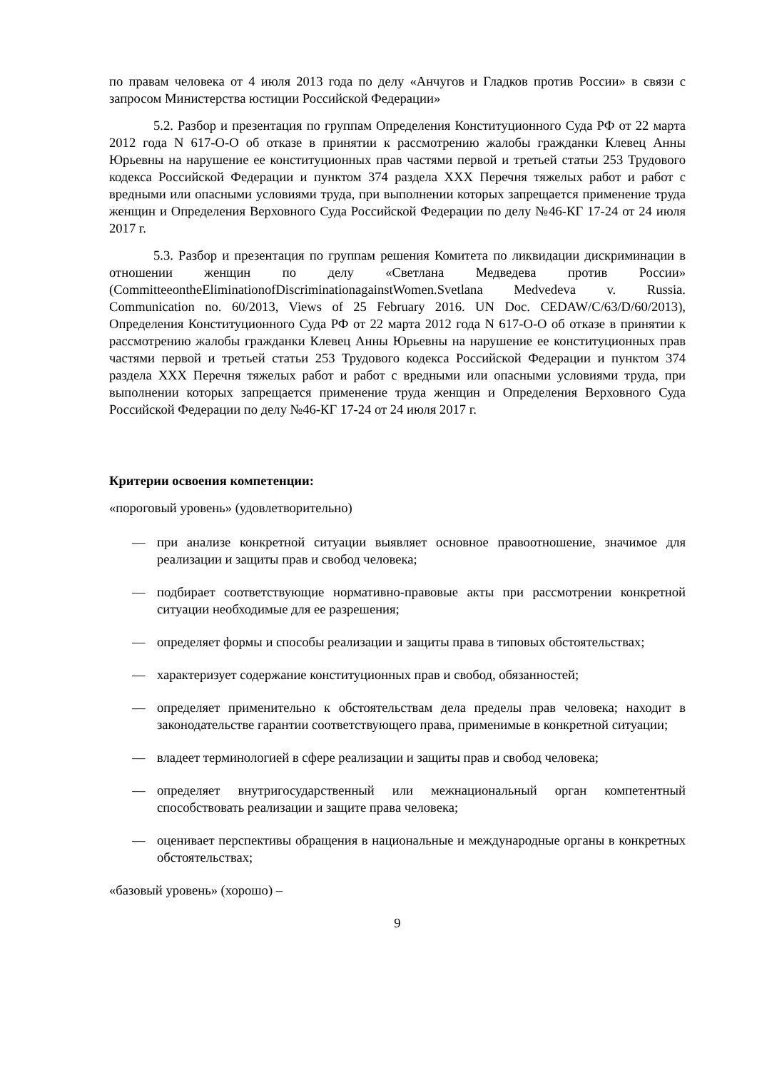по правам человека от 4 июля 2013 года по делу «Анчугов и Гладков против России» в связи с запросом Министерства юстиции Российской Федерации»
5.2. Разбор и презентация по группам Определения Конституционного Суда РФ от 22 марта 2012 года N 617-О-О об отказе в принятии к рассмотрению жалобы гражданки Клевец Анны Юрьевны на нарушение ее конституционных прав частями первой и третьей статьи 253 Трудового кодекса Российской Федерации и пунктом 374 раздела XXX Перечня тяжелых работ и работ с вредными или опасными условиями труда, при выполнении которых запрещается применение труда женщин и Определения Верховного Суда Российской Федерации по делу №46-КГ 17-24 от 24 июля 2017 г.
5.3. Разбор и презентация по группам решения Комитета по ликвидации дискриминации в отношении женщин по делу «Светлана Медведева против России» (CommitteeontheEliminationofDiscriminationagainstWomen.Svetlana Medvedeva v. Russia. Communication no. 60/2013, Views of 25 February 2016. UN Doc. CEDAW/C/63/D/60/2013), Определения Конституционного Суда РФ от 22 марта 2012 года N 617-О-О об отказе в принятии к рассмотрению жалобы гражданки Клевец Анны Юрьевны на нарушение ее конституционных прав частями первой и третьей статьи 253 Трудового кодекса Российской Федерации и пунктом 374 раздела XXX Перечня тяжелых работ и работ с вредными или опасными условиями труда, при выполнении которых запрещается применение труда женщин и Определения Верховного Суда Российской Федерации по делу №46-КГ 17-24 от 24 июля 2017 г.
Критерии освоения компетенции:
«пороговый уровень» (удовлетворительно)
— при анализе конкретной ситуации выявляет основное правоотношение, значимое для реализации и защиты прав и свобод человека;
— подбирает соответствующие нормативно-правовые акты при рассмотрении конкретной ситуации необходимые для ее разрешения;
— определяет формы и способы реализации и защиты права в типовых обстоятельствах;
— характеризует содержание конституционных прав и свобод, обязанностей;
— определяет применительно к обстоятельствам дела пределы прав человека; находит в законодательстве гарантии соответствующего права, применимые в конкретной ситуации;
— владеет терминологией в сфере реализации и защиты прав и свобод человека;
— определяет внутригосударственный или межнациональный орган компетентный способствовать реализации и защите права человека;
— оценивает перспективы обращения в национальные и международные органы в конкретных обстоятельствах;
«базовый уровень» (хорошо) –
9